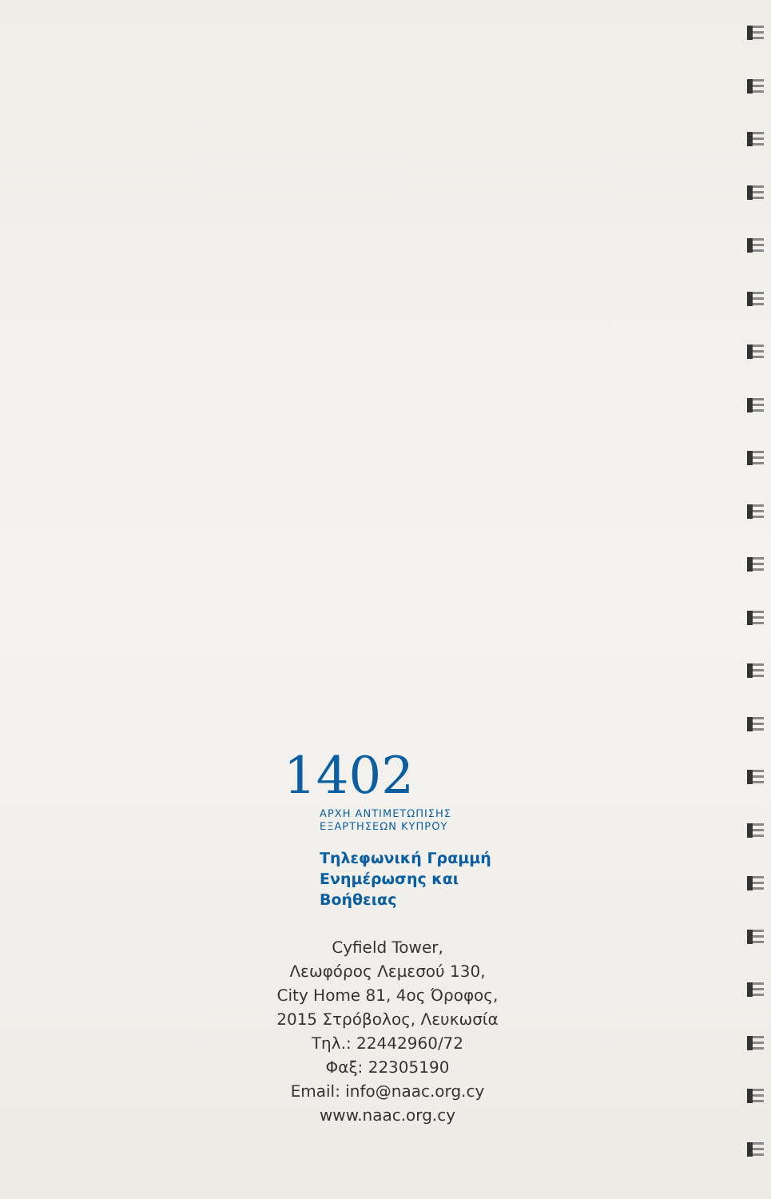1402
ΑΡΧΗ ΑΝΤΙΜΕΤΩΠΙΣΗΣ
ΕΞΑΡΤΗΣΕΩΝ ΚΥΠΡΟΥ
Τηλεφωνική Γραμμή
Ενημέρωσης και Βοήθειας
Cyfield Tower,
Λεωφόρος Λεμεσού 130,
City Home 81, 4ος Όροφος,
2015 Στρόβολος, Λευκωσία
Τηλ.: 22442960/72
Φαξ: 22305190
Email: info@naac.org.cy
www.naac.org.cy